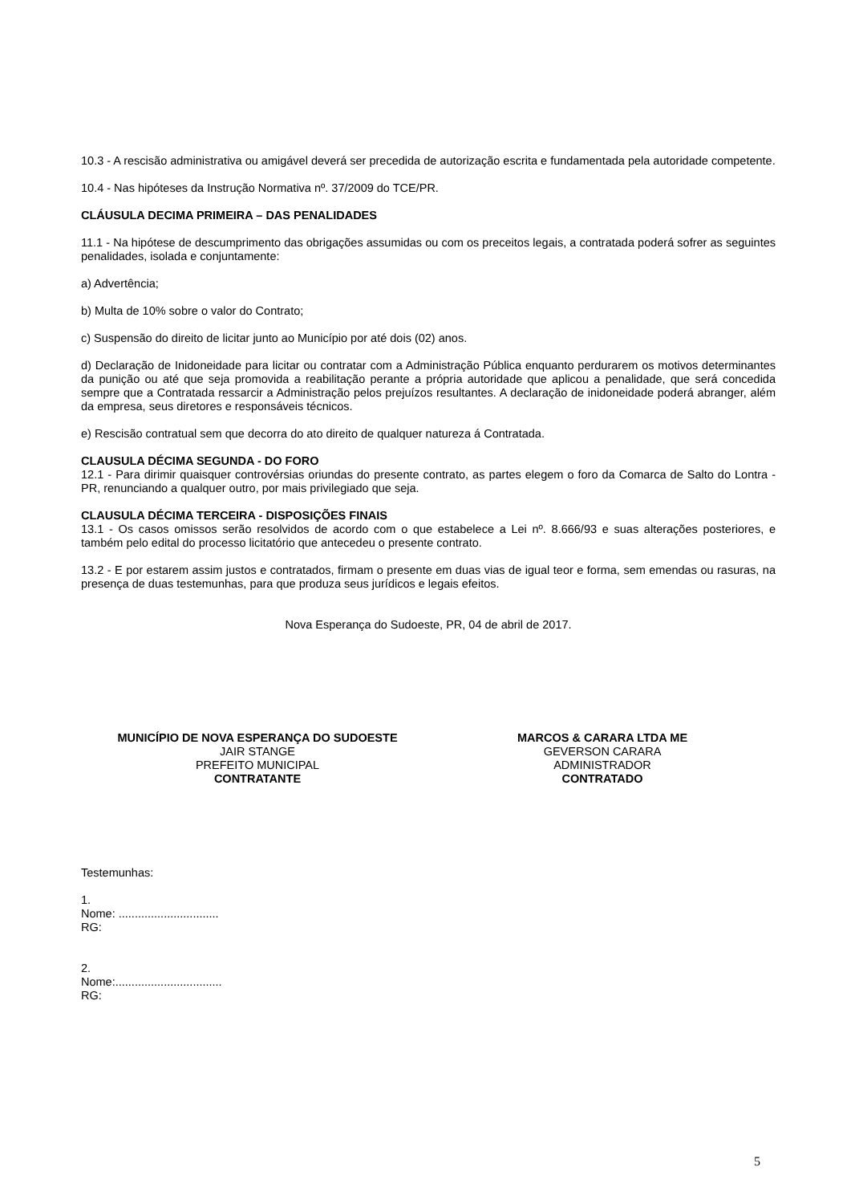10.3 - A rescisão administrativa ou amigável deverá ser precedida de autorização escrita e fundamentada pela autoridade competente.
10.4 - Nas hipóteses da Instrução Normativa nº. 37/2009 do TCE/PR.
CLÁUSULA DECIMA PRIMEIRA – DAS PENALIDADES
11.1 - Na hipótese de descumprimento das obrigações assumidas ou com os preceitos legais, a contratada poderá sofrer as seguintes penalidades, isolada e conjuntamente:
a) Advertência;
b) Multa de 10% sobre o valor do Contrato;
c) Suspensão do direito de licitar junto ao Município por até dois (02) anos.
d) Declaração de Inidoneidade para licitar ou contratar com a Administração Pública enquanto perdurarem os motivos determinantes da punição ou até que seja promovida a reabilitação perante a própria autoridade que aplicou a penalidade, que será concedida sempre que a Contratada ressarcir a Administração pelos prejuízos resultantes. A declaração de inidoneidade poderá abranger, além da empresa, seus diretores e responsáveis técnicos.
e) Rescisão contratual sem que decorra do ato direito de qualquer natureza á Contratada.
CLAUSULA DÉCIMA SEGUNDA - DO FORO
12.1 - Para dirimir quaisquer controvérsias oriundas do presente contrato, as partes elegem o foro da Comarca de Salto do Lontra - PR, renunciando a qualquer outro, por mais privilegiado que seja.
CLAUSULA DÉCIMA TERCEIRA - DISPOSIÇÕES FINAIS
13.1 - Os casos omissos serão resolvidos de acordo com o que estabelece a Lei nº. 8.666/93 e suas alterações posteriores, e também pelo edital do processo licitatório que antecedeu o presente contrato.
13.2 - E por estarem assim justos e contratados, firmam o presente em duas vias de igual teor e forma, sem emendas ou rasuras, na presença de duas testemunhas, para que produza seus jurídicos e legais efeitos.
Nova Esperança do Sudoeste, PR, 04 de abril de 2017.
MUNICÍPIO DE NOVA ESPERANÇA DO SUDOESTE
JAIR STANGE
PREFEITO MUNICIPAL
CONTRATANTE
MARCOS & CARARA LTDA ME
GEVERSON CARARA
ADMINISTRADOR
CONTRATADO
Testemunhas:
1.
Nome: ...............................
RG:
2.
Nome:.................................
RG:
5